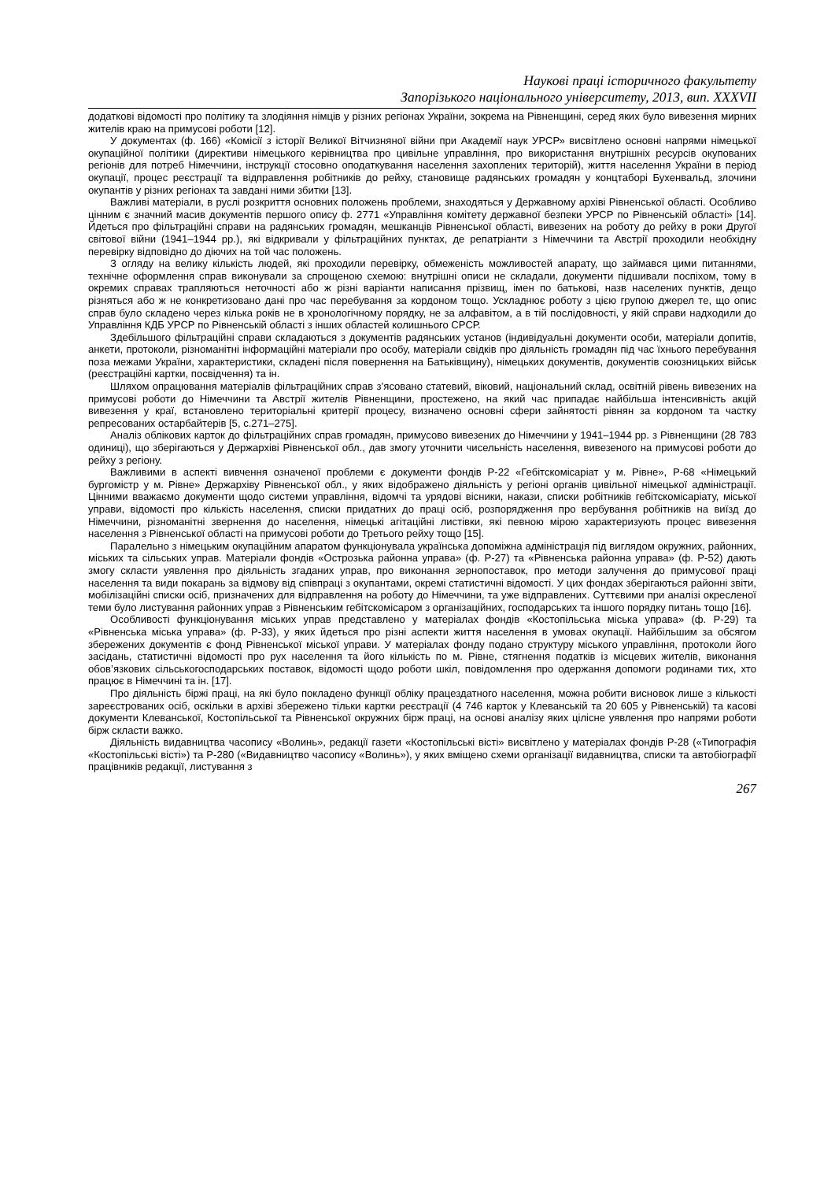Наукові праці історичного факультету
Запорізького національного університету, 2013, вип. XXXVII
додаткові відомості про політику та злодіяння німців у різних регіонах України, зокрема на Рівненщині, серед яких було вивезення мирних жителів краю на примусові роботи [12].
У документах (ф. 166) «Комісії з історії Великої Вітчизняної війни при Академії наук УРСР» висвітлено основні напрями німецької окупаційної політики (директиви німецького керівництва про цивільне управління, про використання внутрішніх ресурсів окупованих регіонів для потреб Німеччини, інструкції стосовно оподаткування населення захоплених територій), життя населення України в період окупації, процес реєстрації та відправлення робітників до рейху, становище радянських громадян у концтаборі Бухенвальд, злочини окупантів у різних регіонах та завдані ними збитки [13].
Важливі матеріали, в руслі розкриття основних положень проблеми, знаходяться у Державному архіві Рівненської області. Особливо цінним є значний масив документів першого опису ф. 2771 «Управління комітету державної безпеки УРСР по Рівненській області» [14]. Йдеться про фільтраційні справи на радянських громадян, мешканців Рівненської області, вивезених на роботу до рейху в роки Другої світової війни (1941–1944 рр.), які відкривали у фільтраційних пунктах, де репатріанти з Німеччини та Австрії проходили необхідну перевірку відповідно до діючих на той час положень.
З огляду на велику кількість людей, які проходили перевірку, обмеженість можливостей апарату, що займався цими питаннями, технічне оформлення справ виконували за спрощеною схемою: внутрішні описи не складали, документи підшивали поспіхом, тому в окремих справах трапляються неточності або ж різні варіанти написання прізвищ, імен по батькові, назв населених пунктів, дещо різняться або ж не конкретизовано дані про час перебування за кордоном тощо. Ускладнює роботу з цією групою джерел те, що опис справ було складено через кілька років не в хронологічному порядку, не за алфавітом, а в тій послідовності, у якій справи надходили до Управління КДБ УРСР по Рівненській області з інших областей колишнього СРСР.
Здебільшого фільтраційні справи складаються з документів радянських установ (індивідуальні документи особи, матеріали допитів, анкети, протоколи, різноманітні інформаційні матеріали про особу, матеріали свідків про діяльність громадян під час їхнього перебування поза межами України, характеристики, складені після повернення на Батьківщину), німецьких документів, документів союзницьких військ (реєстраційні картки, посвідчення) та ін.
Шляхом опрацювання матеріалів фільтраційних справ з’ясовано статевий, віковий, національний склад, освітній рівень вивезених на примусові роботи до Німеччини та Австрії жителів Рівненщини, простежено, на який час припадає найбільша інтенсивність акцій вивезення у краї, встановлено територіальні критерії процесу, визначено основні сфери зайнятості рівнян за кордоном та частку репресованих остарбайтерів [5, с.271–275].
Аналіз облікових карток до фільтраційних справ громадян, примусово вивезених до Німеччини у 1941–1944 рр. з Рівненщини (28 783 одиниці), що зберігаються у Держархіві Рівненської обл., дав змогу уточнити чисельність населення, вивезеного на примусові роботи до рейху з регіону.
Важливими в аспекті вивчення означеної проблеми є документи фондів Р-22 «Гебітскомісаріат у м. Рівне», Р-68 «Німецький бургомістр у м. Рівне» Держархіву Рівненської обл., у яких відображено діяльність у регіоні органів цивільної німецької адміністрації. Цінними вважаємо документи щодо системи управління, відомчі та урядові вісники, накази, списки робітників гебітскомісаріату, міської управи, відомості про кількість населення, списки придатних до праці осіб, розпорядження про вербування робітників на виїзд до Німеччини, різноманітні звернення до населення, німецькі агітаційні листівки, які певною мірою характеризують процес вивезення населення з Рівненської області на примусові роботи до Третього рейху тощо [15].
Паралельно з німецьким окупаційним апаратом функціонувала українська допоміжна адміністрація під виглядом окружних, районних, міських та сільських управ. Матеріали фондів «Острозька районна управа» (ф. Р-27) та «Рівненська районна управа» (ф. Р-52) дають змогу скласти уявлення про діяльність згаданих управ, про виконання зернопоставок, про методи залучення до примусової праці населення та види покарань за відмову від співпраці з окупантами, окремі статистичні відомості. У цих фондах зберігаються районні звіти, мобілізаційні списки осіб, призначених для відправлення на роботу до Німеччини, та уже відправлених. Суттєвими при аналізі окресленої теми було листування районних управ з Рівненським гебітскомісаром з організаційних, господарських та іншого порядку питань тощо [16].
Особливості функціонування міських управ представлено у матеріалах фондів «Костопільська міська управа» (ф. Р-29) та «Рівненська міська управа» (ф. Р-33), у яких йдеться про різні аспекти життя населення в умовах окупації. Найбільшим за обсягом збережених документів є фонд Рівненської міської управи. У матеріалах фонду подано структуру міського управління, протоколи його засідань, статистичні відомості про рух населення та його кількість по м. Рівне, стягнення податків із місцевих жителів, виконання обов’язкових сільськогосподарських поставок, відомості щодо роботи шкіл, повідомлення про одержання допомоги родинами тих, хто працює в Німеччині та ін. [17].
Про діяльність біржі праці, на які було покладено функції обліку працездатного населення, можна робити висновок лише з кількості зареєстрованих осіб, оскільки в архіві збережено тільки картки реєстрації (4 746 карток у Клеванській та 20 605 у Рівненській) та касові документи Клеванської, Костопільської та Рівненської окружних бірж праці, на основі аналізу яких цілісне уявлення про напрями роботи бірж скласти важко.
Діяльність видавництва часопису «Волинь», редакції газети «Костопільські вісті» висвітлено у матеріалах фондів Р-28 («Типографія «Костопільські вісті») та Р-280 («Видавництво часопису «Волинь»), у яких вміщено схеми організації видавництва, списки та автобіографії працівників редакції, листування з
267